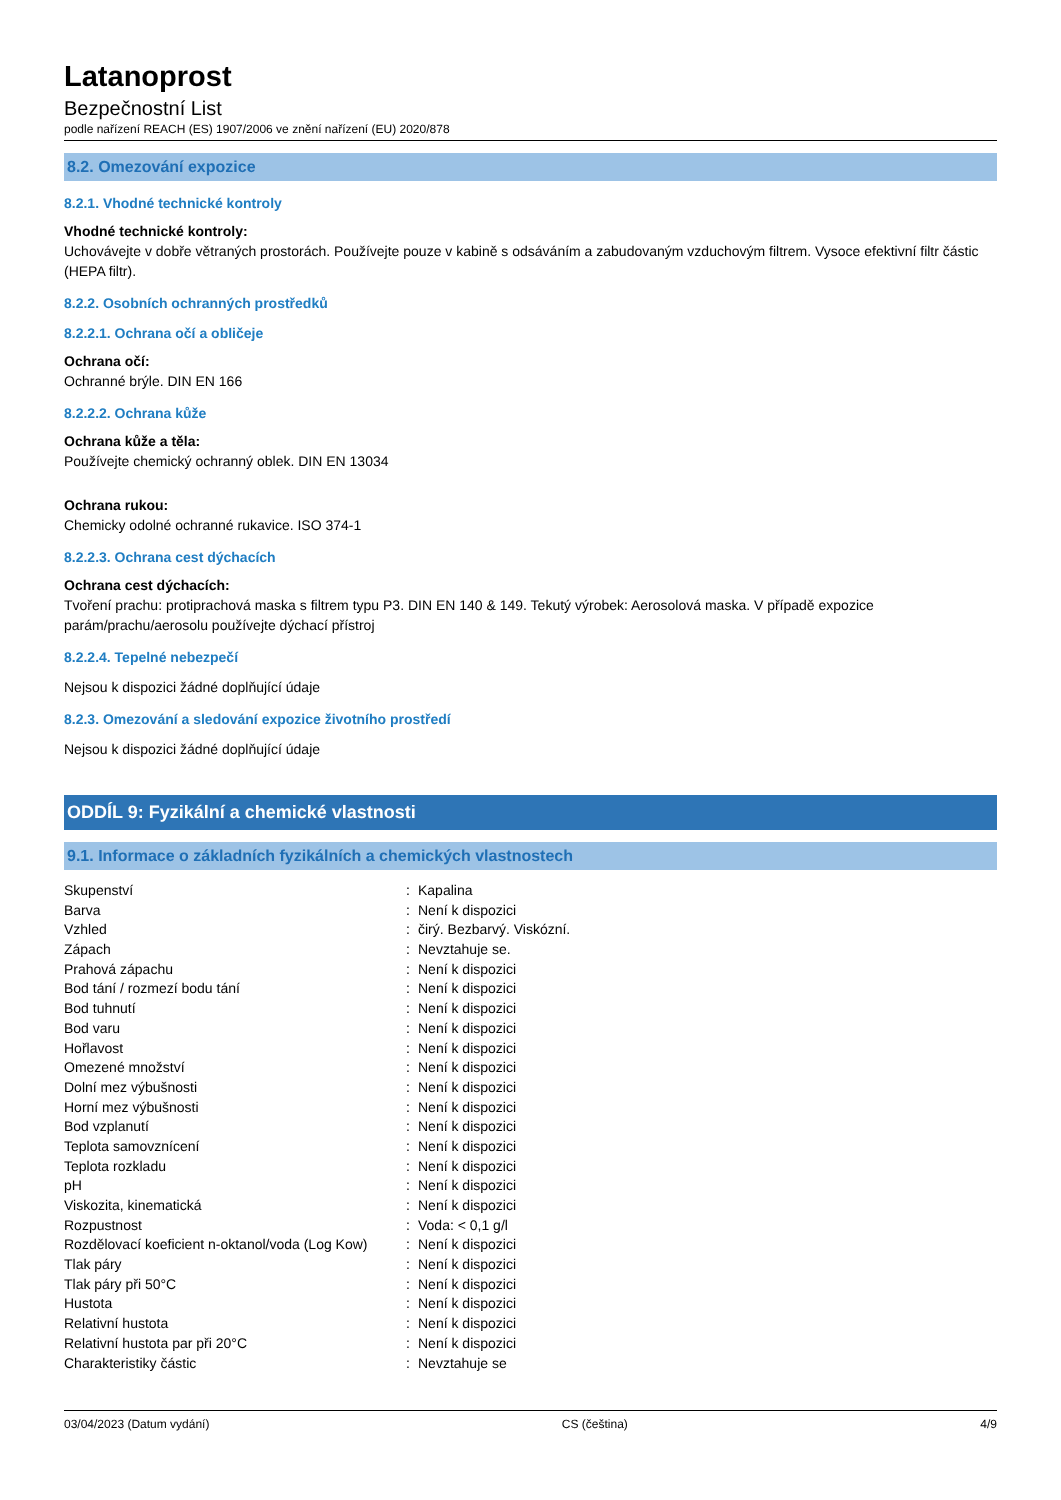Latanoprost
Bezpečnostní List
podle nařízení REACH (ES) 1907/2006 ve znění nařízení (EU) 2020/878
8.2. Omezování expozice
8.2.1. Vhodné technické kontroly
Vhodné technické kontroly:
Uchovávejte v dobře větraných prostorách. Používejte pouze v kabině s odsáváním a zabudovaným vzduchovým filtrem. Vysoce efektivní filtr částic (HEPA filtr).
8.2.2. Osobních ochranných prostředků
8.2.2.1. Ochrana očí a obličeje
Ochrana očí:
Ochranné brýle. DIN EN 166
8.2.2.2. Ochrana kůže
Ochrana kůže a těla:
Používejte chemický ochranný oblek. DIN EN 13034
Ochrana rukou:
Chemicky odolné ochranné rukavice. ISO 374-1
8.2.2.3. Ochrana cest dýchacích
Ochrana cest dýchacích:
Tvoření prachu: protiprachová maska s filtrem typu P3. DIN EN 140 & 149. Tekutý výrobek: Aerosolová maska. V případě expozice parám/prachu/aerosolu používejte dýchací přístroj
8.2.2.4. Tepelné nebezpečí
Nejsou k dispozici žádné doplňující údaje
8.2.3. Omezování a sledování expozice životního prostředí
Nejsou k dispozici žádné doplňující údaje
ODDÍL 9: Fyzikální a chemické vlastnosti
9.1. Informace o základních fyzikálních a chemických vlastnostech
| Skupenství | : | Kapalina |
| Barva | : | Není k dispozici |
| Vzhled | : | čirý. Bezbarvý. Viskózní. |
| Zápach | : | Nevztahuje se. |
| Prahová zápachu | : | Není k dispozici |
| Bod tání / rozmezí bodu tání | : | Není k dispozici |
| Bod tuhnutí | : | Není k dispozici |
| Bod varu | : | Není k dispozici |
| Hořlavost | : | Není k dispozici |
| Omezené množství | : | Není k dispozici |
| Dolní mez výbušnosti | : | Není k dispozici |
| Horní mez výbušnosti | : | Není k dispozici |
| Bod vzplanutí | : | Není k dispozici |
| Teplota samovznícení | : | Není k dispozici |
| Teplota rozkladu | : | Není k dispozici |
| pH | : | Není k dispozici |
| Viskozita, kinematická | : | Není k dispozici |
| Rozpustnost | : | Voda: < 0,1 g/l |
| Rozdělovací koeficient n-oktanol/voda (Log Kow) | : | Není k dispozici |
| Tlak páry | : | Není k dispozici |
| Tlak páry při 50°C | : | Není k dispozici |
| Hustota | : | Není k dispozici |
| Relativní hustota | : | Není k dispozici |
| Relativní hustota par při 20°C | : | Není k dispozici |
| Charakteristiky částic | : | Nevztahuje se |
03/04/2023 (Datum vydání) CS (čeština) 4/9